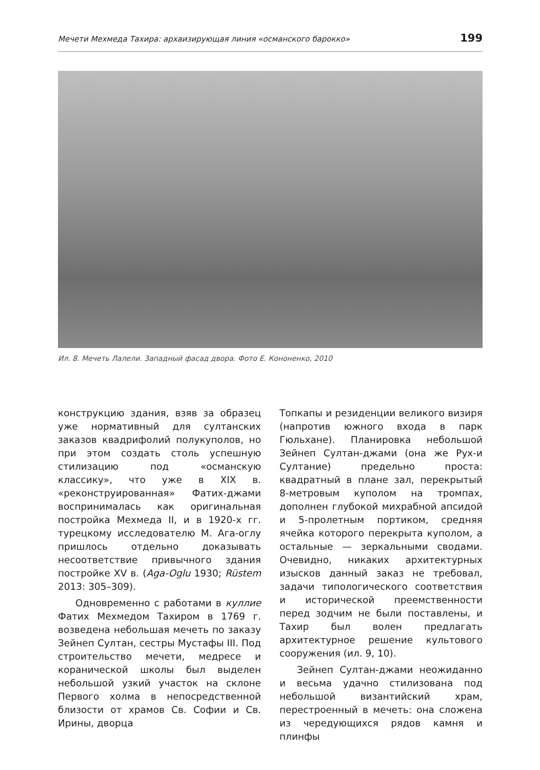Мечети Мехмеда Тахира: архаизирующая линия «османского барокко» 199
Ил. 8. Мечеть Лалели. Западный фасад двора. Фото Е. Кононенко, 2010
конструкцию здания, взяв за образец уже нормативный для султанских заказов квадрифолий полукуполов, но при этом создать столь успешную стилизацию под «османскую классику», что уже в XIX в. «реконструированная» Фатих-джами воспринималась как оригинальная постройка Мехмеда II, и в 1920-х гг. турецкому исследователю М. Ага-оглу пришлось отдельно доказывать несоответствие привычного здания постройке XV в. (Aga-Oglu 1930; Rüstem 2013: 305–309).
Одновременно с работами в куллие Фатих Мехмедом Тахиром в 1769 г. возведена небольшая мечеть по заказу Зейнеп Султан, сестры Мустафы III. Под строительство мечети, медресе и коранической школы был выделен небольшой узкий участок на склоне Первого холма в непосредственной близости от храмов Св. Софии и Св. Ирины, дворца
Топкапы и резиденции великого визиря (напротив южного входа в парк Гюльхане). Планировка небольшой Зейнеп Султан-джами (она же Рух-и Султание) предельно проста: квадратный в плане зал, перекрытый 8-метровым куполом на тромпах, дополнен глубокой михрабной апсидой и 5-пролетным портиком, средняя ячейка которого перекрыта куполом, а остальные — зеркальными сводами. Очевидно, никаких архитектурных изысков данный заказ не требовал, задачи типологического соответствия и исторической преемственности перед зодчим не были поставлены, и Тахир был волен предлагать архитектурное решение культового сооружения (ил. 9, 10).
Зейнеп Султан-джами неожиданно и весьма удачно стилизована под небольшой византийский храм, перестроенный в мечеть: она сложена из чередующихся рядов камня и плинфы